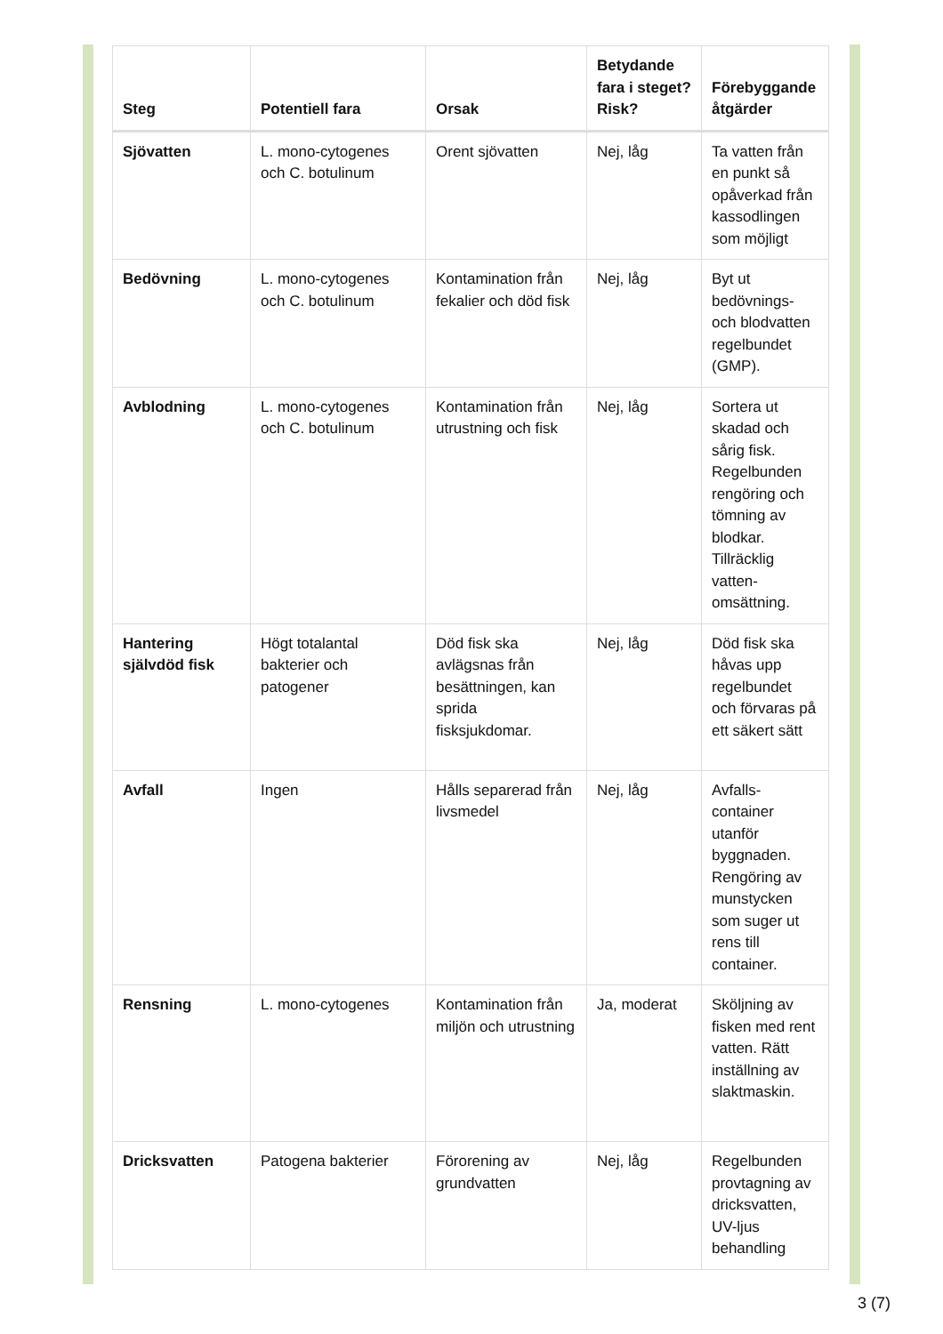| Steg | Potentiell fara | Orsak | Betydande fara i steget? Risk? | Förebyggande åtgärder |
| --- | --- | --- | --- | --- |
| Sjövatten | L. mono-cytogenes och C. botulinum | Orent sjövatten | Nej, låg | Ta vatten från en punkt så opåverkad från kassodlingen som möjligt |
| Bedövning | L. mono-cytogenes och C. botulinum | Kontamination från fekalier och död fisk | Nej, låg | Byt ut bedövnings- och blodvatten regelbundet (GMP). |
| Avblodning | L. mono-cytogenes och C. botulinum | Kontamination från utrustning och fisk | Nej, låg | Sortera ut skadad och sårig fisk. Regelbunden rengöring och tömning av blodkar. Tillräcklig vatten-omsättning. |
| Hantering självdöd fisk | Högt totalantal bakterier och patogener | Död fisk ska avlägsnas från besättningen, kan sprida fisksjukdomar. | Nej, låg | Död fisk ska håvas upp regelbundet och förvaras på ett säkert sätt |
| Avfall | Ingen | Hålls separerad från livsmedel | Nej, låg | Avfalls-container utanför byggnaden. Rengöring av munstycken som suger ut rens till container. |
| Rensning | L. mono-cytogenes | Kontamination från miljön och utrustning | Ja, moderat | Sköljning av fisken med rent vatten. Rätt inställning av slaktmaskin. |
| Dricksvatten | Patogena bakterier | Förorening av grundvatten | Nej, låg | Regelbunden provtagning av dricksvatten, UV-ljus behandling |
3 (7)